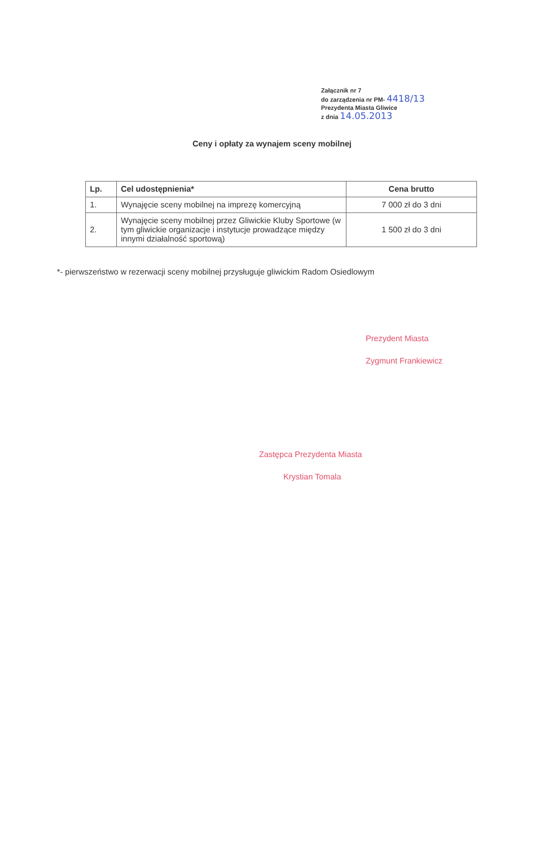Załącznik nr 7
do zarządzenia nr PM- 4418/13
Prezydenta Miasta Gliwice
z dnia 14.05.2013
Ceny i opłaty za wynajem sceny mobilnej
| Lp. | Cel udostępnienia* | Cena brutto |
| --- | --- | --- |
| 1. | Wynajęcie sceny mobilnej na imprezę komercyjną | 7 000 zł do 3 dni |
| 2. | Wynajęcie sceny mobilnej przez Gliwickie Kluby Sportowe (w tym gliwickie organizacje i instytucje prowadzące między innymi działalność sportową) | 1 500 zł do 3 dni |
*- pierwszeństwo w rezerwacji sceny mobilnej przysługuje gliwickim Radom Osiedlowym
Prezydent Miasta
Zygmunt Frankiewicz
Zastępca Prezydenta Miasta
Krystian Tomala